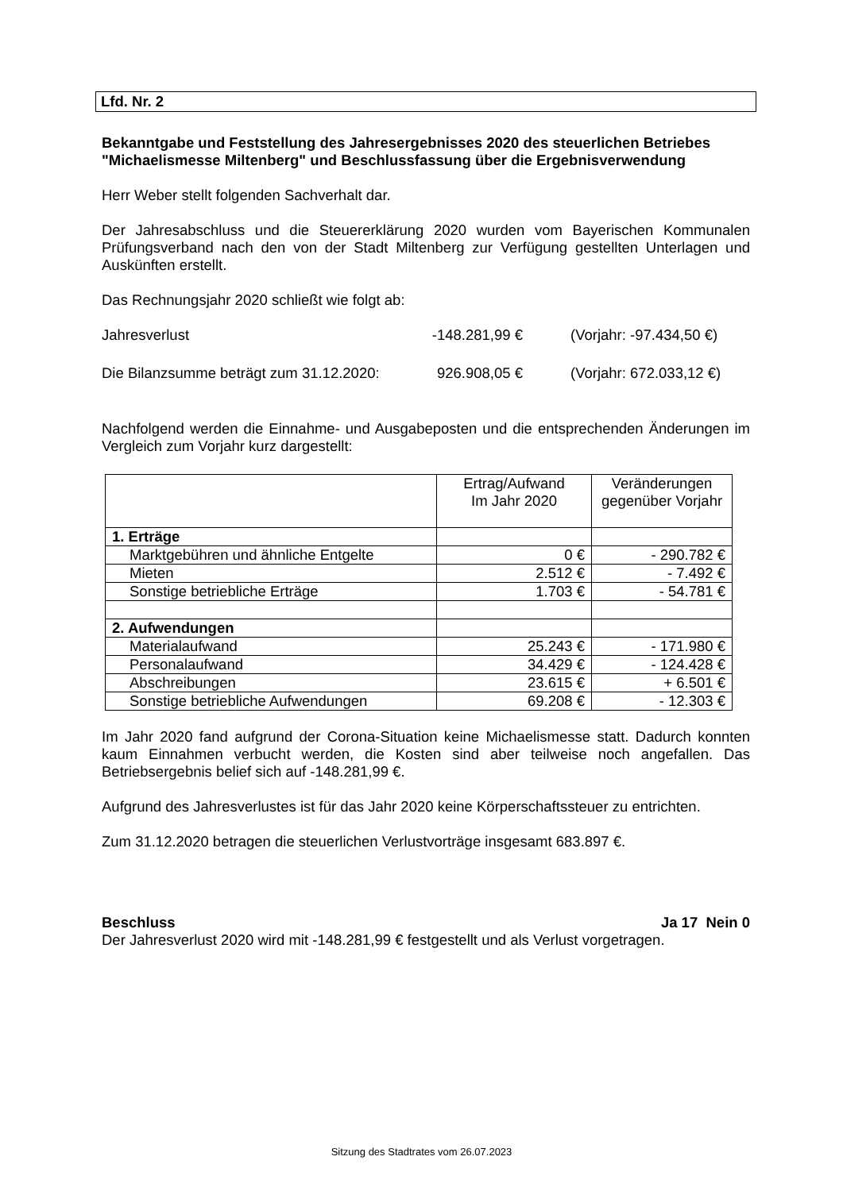Lfd. Nr. 2
Bekanntgabe und Feststellung des Jahresergebnisses 2020 des steuerlichen Betriebes "Michaelismesse Miltenberg" und Beschlussfassung über die Ergebnisverwendung
Herr Weber stellt folgenden Sachverhalt dar.
Der Jahresabschluss und die Steuererklärung 2020 wurden vom Bayerischen Kommunalen Prüfungsverband nach den von der Stadt Miltenberg zur Verfügung gestellten Unterlagen und Auskünften erstellt.
Das Rechnungsjahr 2020 schließt wie folgt ab:
Jahresverlust -148.281,99 € (Vorjahr: -97.434,50 €)
Die Bilanzsumme beträgt zum 31.12.2020: 926.908,05 € (Vorjahr: 672.033,12 €)
Nachfolgend werden die Einnahme- und Ausgabeposten und die entsprechenden Änderungen im Vergleich zum Vorjahr kurz dargestellt:
| | Ertrag/Aufwand Im Jahr 2020 | Veränderungen gegenüber Vorjahr |
| 1. Erträge | | |
| Marktgebühren und ähnliche Entgelte | 0 € | - 290.782 € |
| Mieten | 2.512 € | - 7.492 € |
| Sonstige betriebliche Erträge | 1.703 € | - 54.781 € |
| 2. Aufwendungen | | |
| Materialaufwand | 25.243 € | - 171.980 € |
| Personalaufwand | 34.429 € | - 124.428 € |
| Abschreibungen | 23.615 € | + 6.501 € |
| Sonstige betriebliche Aufwendungen | 69.208 € | - 12.303 € |
Im Jahr 2020 fand aufgrund der Corona-Situation keine Michaelismesse statt. Dadurch konnten kaum Einnahmen verbucht werden, die Kosten sind aber teilweise noch angefallen. Das Betriebsergebnis belief sich auf -148.281,99 €.
Aufgrund des Jahresverlustes ist für das Jahr 2020 keine Körperschaftssteuer zu entrichten.
Zum 31.12.2020 betragen die steuerlichen Verlustvorträge insgesamt 683.897 €.
Beschluss Ja 17 Nein 0
Der Jahresverlust 2020 wird mit -148.281,99 € festgestellt und als Verlust vorgetragen.
Sitzung des Stadtrates vom 26.07.2023